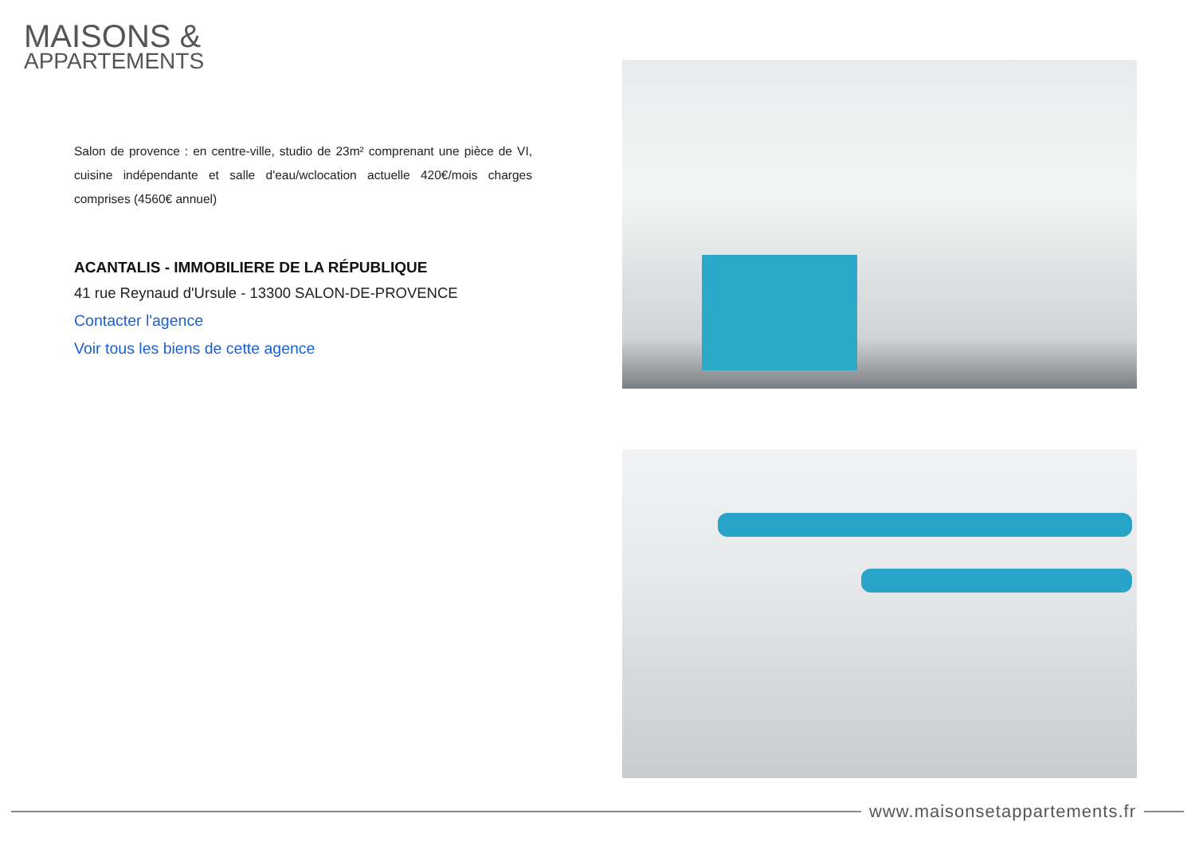MAISONS &
APPARTEMENTS
Salon de provence : en centre-ville, studio de 23m² comprenant une pièce de VI, cuisine indépendante et salle d'eau/wclocation actuelle 420€/mois charges comprises (4560€ annuel)
ACANTALIS - IMMOBILIERE DE LA RÉPUBLIQUE
41 rue Reynaud d'Ursule - 13300 SALON-DE-PROVENCE
Contacter l'agence
Voir tous les biens de cette agence
www.maisonsetappartements.fr